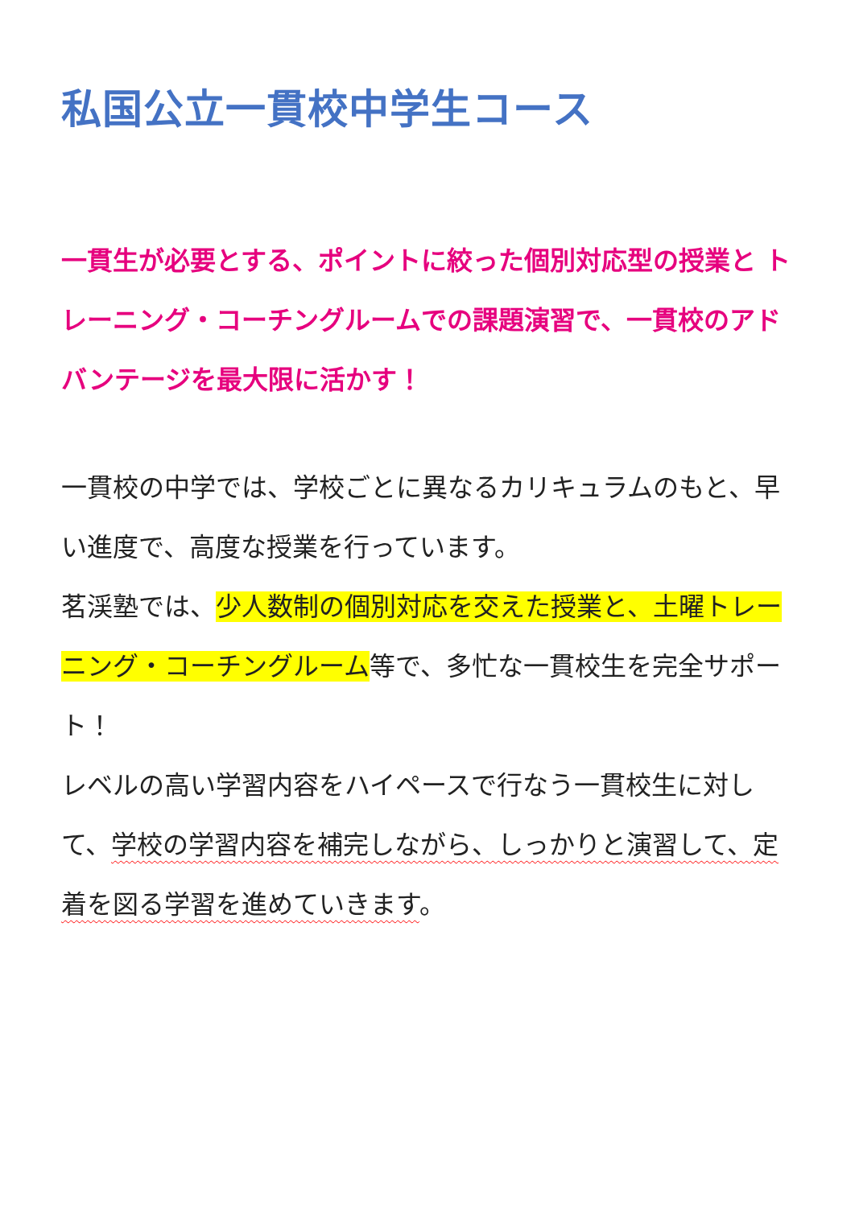私国公立一貫校中学生コース
一貫生が必要とする、ポイントに絞った個別対応型の授業と トレーニング・コーチングルームでの課題演習で、一貫校のアドバンテージを最大限に活かす！
一貫校の中学では、学校ごとに異なるカリキュラムのもと、早い進度で、高度な授業を行っています。
茗渓塾では、少人数制の個別対応を交えた授業と、土曜トレーニング・コーチングルーム等で、多忙な一貫校生を完全サポート！
レベルの高い学習内容をハイペースで行なう一貫校生に対して、学校の学習内容を補完しながら、しっかりと演習して、定着を図る学習を進めていきます。